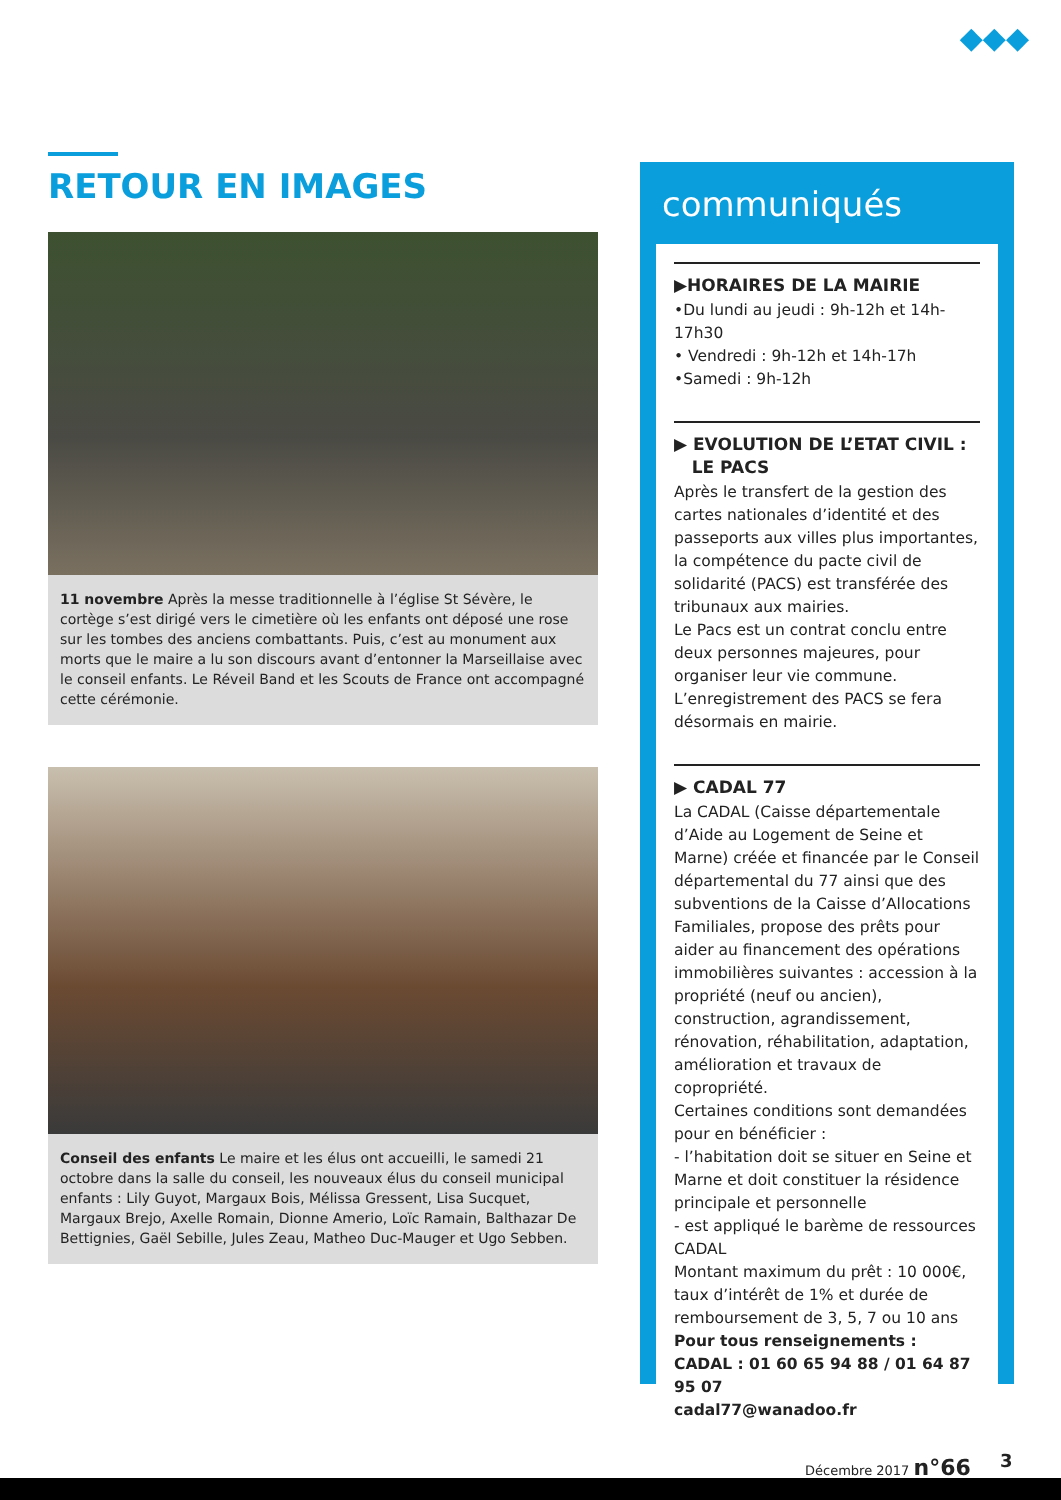◆◆◆
RETOUR EN IMAGES
11 novembre Après la messe traditionnelle à l’église St Sévère, le cortège s’est dirigé vers le cimetière où les enfants ont déposé une rose sur les tombes des anciens combattants. Puis, c’est au monument aux morts que le maire a lu son discours avant d’entonner la Marseillaise avec le conseil enfants. Le Réveil Band et les Scouts de France ont accompagné cette cérémonie.
Conseil des enfants Le maire et les élus ont accueilli, le samedi 21 octobre dans la salle du conseil, les nouveaux élus du conseil municipal enfants : Lily Guyot, Margaux Bois, Mélissa Gressent, Lisa Sucquet, Margaux Brejo, Axelle Romain, Dionne Amerio, Loïc Ramain, Balthazar De Bettignies, Gaël Sebille, Jules Zeau, Matheo Duc-Mauger et Ugo Sebben.
communiqués
▶HORAIRES DE LA MAIRIE
•Du lundi au jeudi : 9h-12h et 14h-17h30
• Vendredi : 9h-12h et 14h-17h
•Samedi : 9h-12h
▶ EVOLUTION DE L’ETAT CIVIL :
LE PACS
Après le transfert de la gestion des cartes nationales d’identité et des passeports aux villes plus importantes, la compétence du pacte civil de solidarité (PACS) est transférée des tribunaux aux mairies.
Le Pacs est un contrat conclu entre deux personnes majeures, pour organiser leur vie commune.
L’enregistrement des PACS se fera désormais en mairie.
▶ CADAL 77
La CADAL (Caisse départementale d’Aide au Logement de Seine et Marne) créée et financée par le Conseil départemental du 77 ainsi que des subventions de la Caisse d’Allocations Familiales, propose des prêts pour aider au financement des opérations immobilières suivantes : accession à la propriété (neuf ou ancien), construction, agrandissement, rénovation, réhabilitation, adaptation, amélioration et travaux de copropriété.
Certaines conditions sont demandées pour en bénéficier :
- l’habitation doit se situer en Seine et Marne et doit constituer la résidence principale et personnelle
- est appliqué le barème de ressources CADAL
Montant maximum du prêt : 10 000€, taux d’intérêt de 1% et durée de remboursement de 3, 5, 7 ou 10 ans
Pour tous renseignements :
CADAL : 01 60 65 94 88 / 01 64 87 95 07
cadal77@wanadoo.fr
Décembre 2017 n°66 3